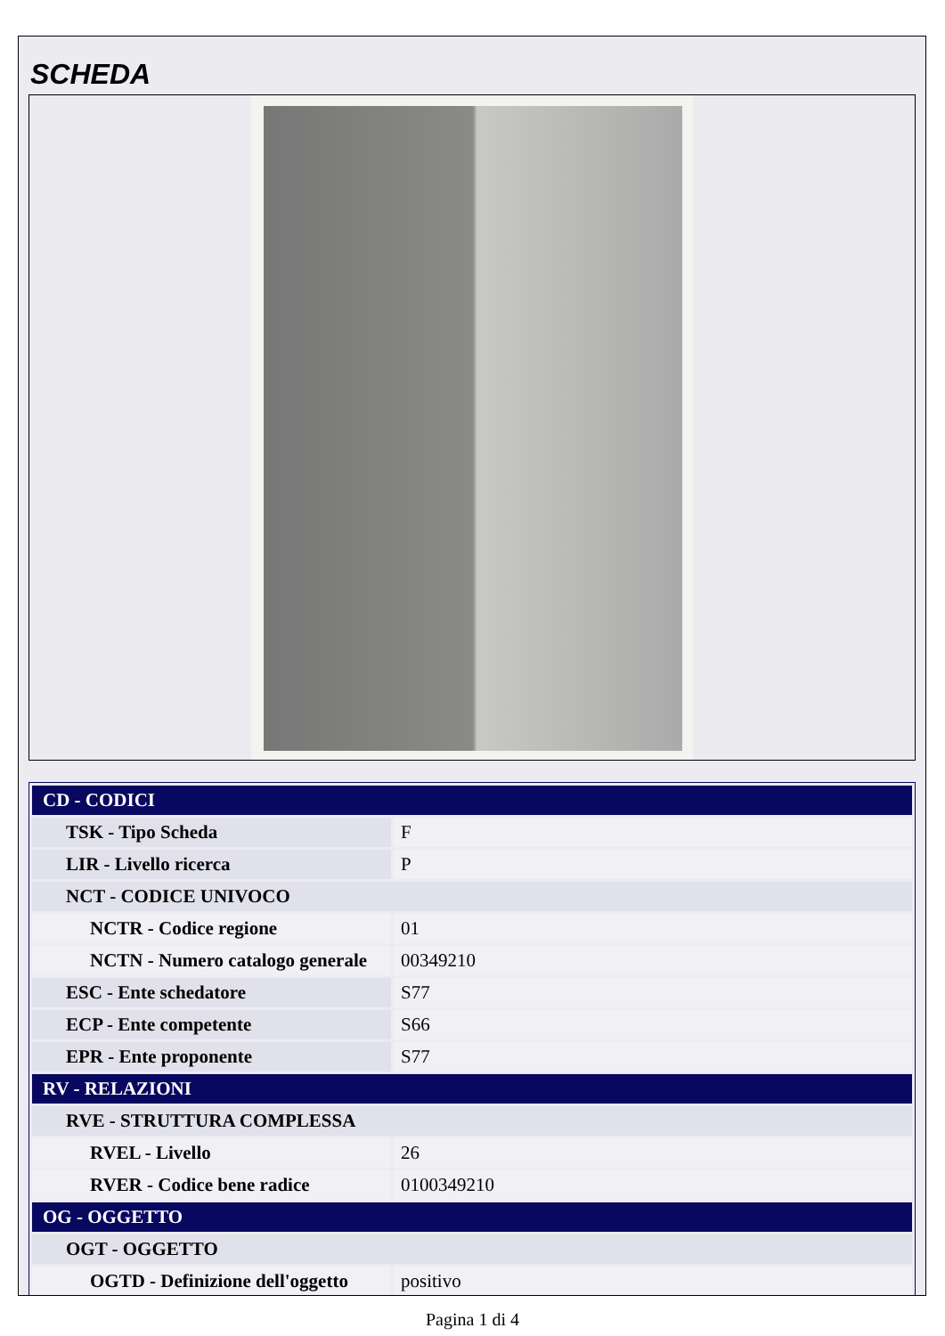SCHEDA
| CD - CODICI | |
| TSK - Tipo Scheda | F |
| LIR - Livello ricerca | P |
| NCT - CODICE UNIVOCO | |
| NCTR - Codice regione | 01 |
| NCTN - Numero catalogo generale | 00349210 |
| ESC - Ente schedatore | S77 |
| ECP - Ente competente | S66 |
| EPR - Ente proponente | S77 |
| RV - RELAZIONI | |
| RVE - STRUTTURA COMPLESSA | |
| RVEL - Livello | 26 |
| RVER - Codice bene radice | 0100349210 |
| OG - OGGETTO | |
| OGT - OGGETTO | |
| OGTD - Definizione dell'oggetto | positivo |
Pagina 1 di 4